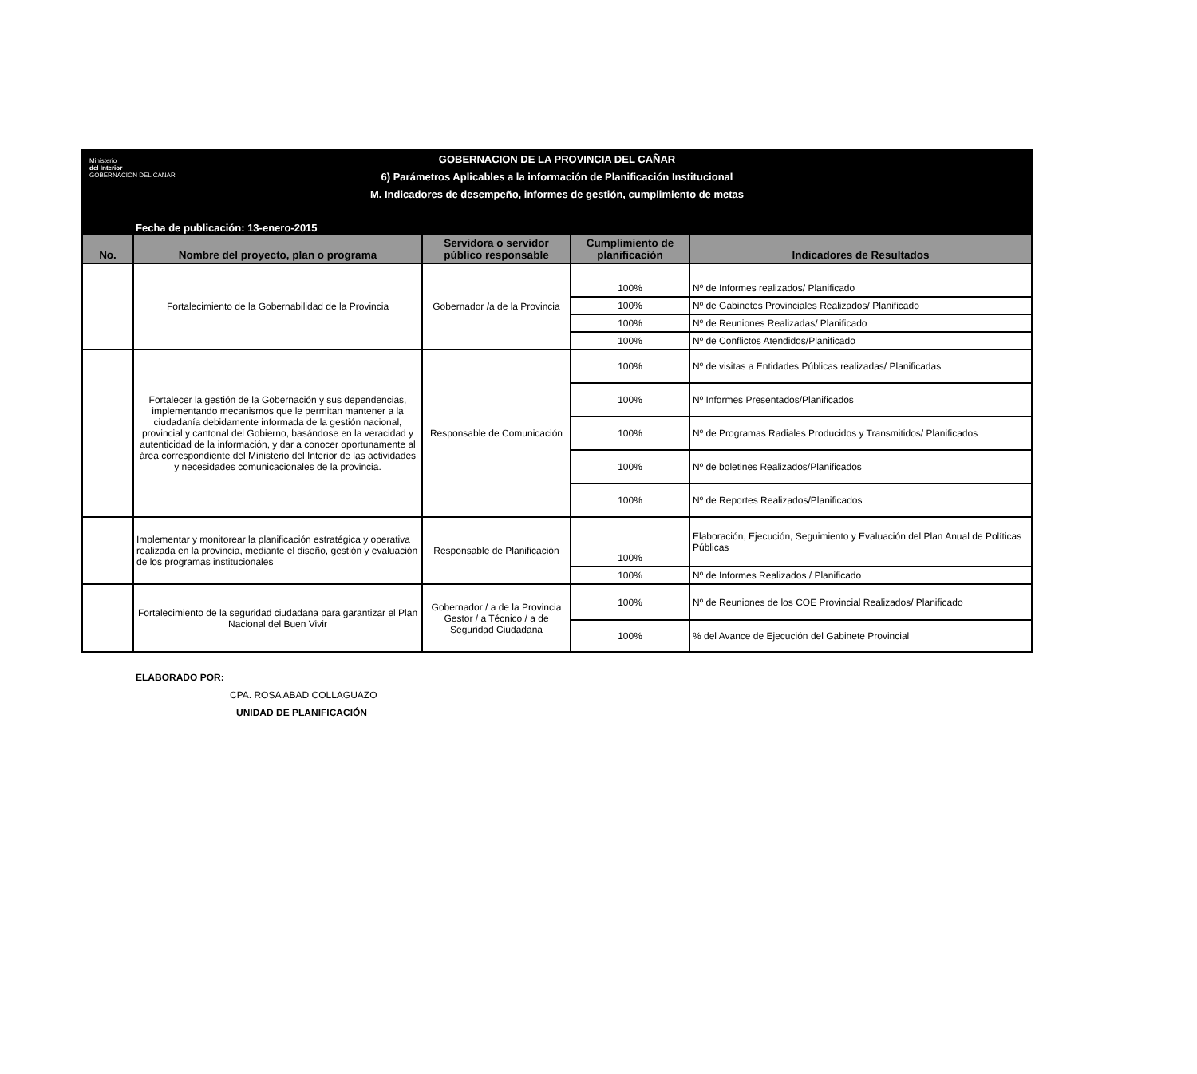Ministerio
del Interior
GOBERNACIÓN DEL CAÑAR
GOBERNACION DE LA PROVINCIA DEL CAÑAR
6) Parámetros Aplicables a la información de Planificación Institucional
M. Indicadores de desempeño, informes de gestión, cumplimiento de metas
Fecha de publicación: 13-enero-2015
| No. | Nombre del proyecto, plan o programa | Servidora o servidor público responsable | Cumplimiento de planificación | Indicadores de Resultados |
| --- | --- | --- | --- | --- |
| | Fortalecimiento de la Gobernabilidad de la Provincia | Gobernador /a de la Provincia | 100% | Nº de Informes realizados/ Planificado |
| | | | 100% | Nº de Gabinetes Provinciales Realizados/ Planificado |
| | | | 100% | Nº de Reuniones Realizadas/ Planificado |
| | | | 100% | Nº de Conflictos Atendidos/Planificado |
| | Fortalecer la gestión de la Gobernación y sus dependencias, implementando mecanismos que le permitan mantener a la ciudadanía debidamente informada de la gestión nacional, provincial y cantonal del Gobierno, basándose en la veracidad y autenticidad de la información, y dar a conocer oportunamente al área correspondiente del Ministerio del Interior de las actividades y necesidades comunicacionales de la provincia. | Responsable de Comunicación | 100% | Nº de visitas a Entidades Públicas realizadas/ Planificadas |
| | | | 100% | Nº Informes Presentados/Planificados |
| | | | 100% | Nº de Programas Radiales Producidos y Transmitidos/ Planificados |
| | | | 100% | Nº de boletines Realizados/Planificados |
| | | | 100% | Nº de Reportes Realizados/Planificados |
| | Implementar y monitorear la planificación estratégica y operativa realizada en la provincia, mediante el diseño, gestión y evaluación de los programas institucionales | Responsable de Planificación | 100% | Elaboración, Ejecución, Seguimiento y Evaluación del Plan Anual de Políticas Públicas |
| | | | 100% | Nº de Informes Realizados / Planificado |
| | Fortalecimiento de la seguridad ciudadana para garantizar el Plan Nacional del Buen Vivir | Gobernador / a de la Provincia Gestor / a Técnico / a de Seguridad Ciudadana | 100% | Nº de Reuniones de los COE Provincial Realizados/ Planificado |
| | | | 100% | % del Avance de Ejecución del Gabinete Provincial |
ELABORADO POR:
CPA. ROSA ABAD COLLAGUAZO
UNIDAD DE PLANIFICACIÓN